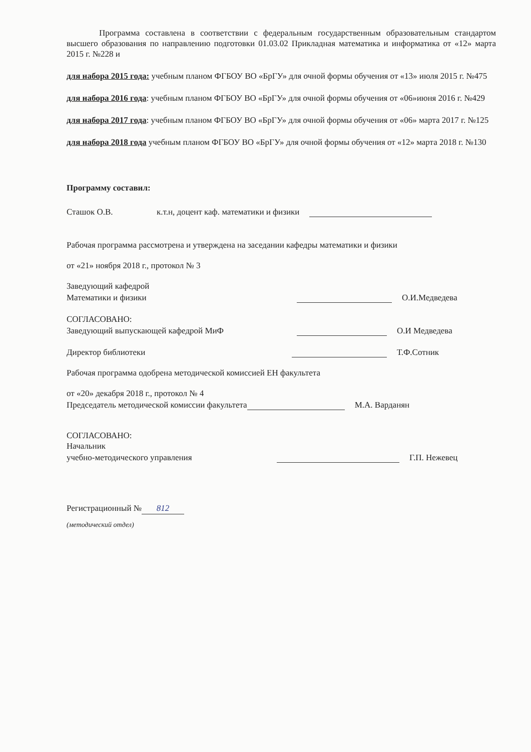Программа составлена в соответствии с федеральным государственным образовательным стандартом высшего образования по направлению подготовки 01.03.02 Прикладная математика и информатика от «12» марта 2015 г. №228 и
для набора 2015 года: учебным планом ФГБОУ ВО «БрГУ» для очной формы обучения от «13» июля 2015 г. №475
для набора 2016 года: учебным планом ФГБОУ ВО «БрГУ» для очной формы обучения от «06»июня 2016 г. №429
для набора 2017 года: учебным планом ФГБОУ ВО «БрГУ» для очной формы обучения от «06» марта 2017 г. №125
для набора 2018 года учебным планом ФГБОУ ВО «БрГУ» для очной формы обучения от «12» марта 2018 г. №130
Программу составил:
Сташок О.В. к.т.н, доцент каф. математики и физики
Рабочая программа рассмотрена и утверждена на заседании кафедры математики и физики
от «21» ноября 2018 г., протокол № 3
Заведующий кафедрой
Математики и физики О.И.Медведева
СОГЛАСОВАНО:
Заведующий выпускающей кафедрой МиФ О.И Медведева
Директор библиотеки Т.Ф.Сотник
Рабочая программа одобрена методической комиссией ЕН факультета
от «20» декабря 2018 г., протокол № 4
Председатель методической комиссии факультета М.А. Варданян
СОГЛАСОВАНО:
Начальник
учебно-методического управления Г.П. Нежевец
Регистрационный № 812
(методический отдел)